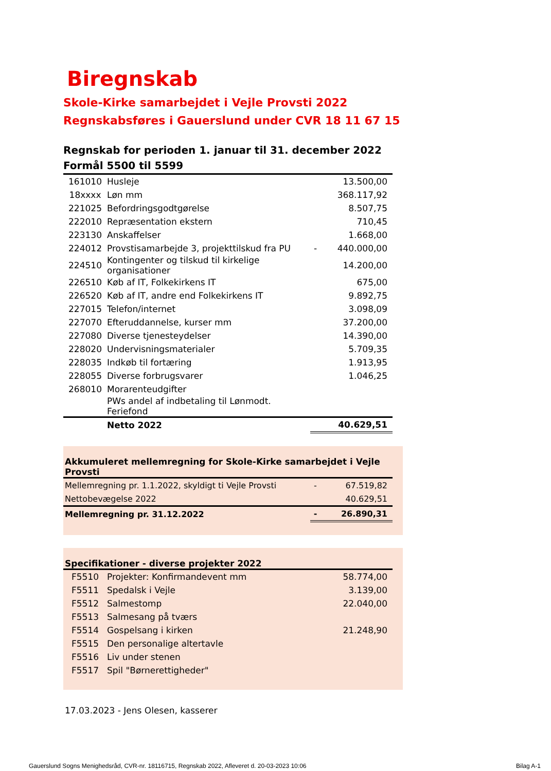Biregnskab
Skole-Kirke samarbejdet i Vejle Provsti 2022
Regnskabsføres i Gauerslund under CVR 18 11 67 15
Regnskab for perioden 1. januar til 31. december 2022
Formål 5500 til 5599
| 161010 | Husleje | | 13.500,00 |
| 18xxxx | Løn mm | | 368.117,92 |
| 221025 | Befordringsgodtgørelse | | 8.507,75 |
| 222010 | Repræsentation ekstern | | 710,45 |
| 223130 | Anskaffelser | | 1.668,00 |
| 224012 | Provstisamarbejde 3, projekttilskud fra PU | - | 440.000,00 |
| 224510 | Kontingenter og tilskud til kirkelige organisationer | | 14.200,00 |
| 226510 | Køb af IT, Folkekirkens IT | | 675,00 |
| 226520 | Køb af IT, andre end Folkekirkens IT | | 9.892,75 |
| 227015 | Telefon/internet | | 3.098,09 |
| 227070 | Efteruddannelse, kurser mm | | 37.200,00 |
| 227080 | Diverse tjenesteydelser | | 14.390,00 |
| 228020 | Undervisningsmaterialer | | 5.709,35 |
| 228035 | Indkøb til fortæring | | 1.913,95 |
| 228055 | Diverse forbrugsvarer | | 1.046,25 |
| 268010 | Morarenteudgifter | | |
| | PWs andel af indbetaling til Lønmodt. Feriefond | | |
| | Netto 2022 | | 40.629,51 |
Akkumuleret mellemregning for Skole-Kirke samarbejdet i Vejle Provsti
| Mellemregning pr. 1.1.2022, skyldigt ti Vejle Provsti | - | 67.519,82 |
| Nettobevægelse 2022 | | 40.629,51 |
| Mellemregning pr. 31.12.2022 | - | 26.890,31 |
Specifikationer - diverse projekter 2022
| F5510 | Projekter: Konfirmandevent mm | 58.774,00 |
| F5511 | Spedalsk i Vejle | 3.139,00 |
| F5512 | Salmestomp | 22.040,00 |
| F5513 | Salmesang på tværs | |
| F5514 | Gospelsang i kirken | 21.248,90 |
| F5515 | Den personalige altertavle | |
| F5516 | Liv under stenen | |
| F5517 | Spil "Børnerettigheder" | |
17.03.2023 - Jens Olesen, kasserer
Gauerslund Sogns Menighedsråd, CVR-nr. 18116715, Regnskab 2022, Afleveret d. 20-03-2023 10:06
Bilag A-1